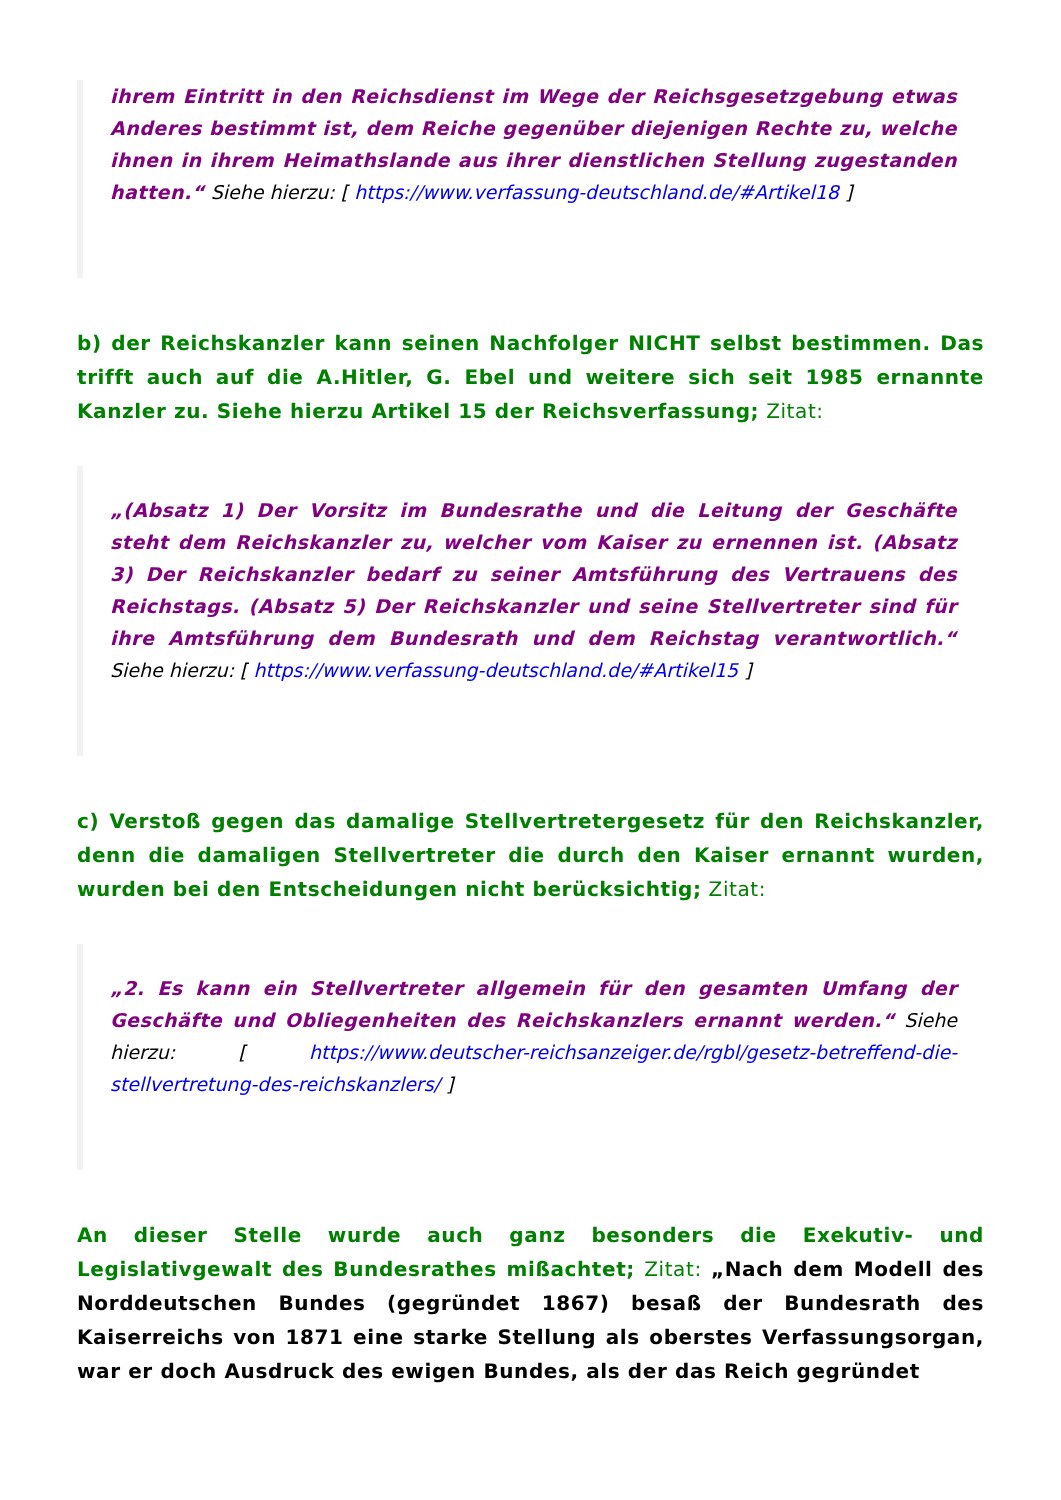ihrem Eintritt in den Reichsdienst im Wege der Reichsgesetzgebung etwas Anderes bestimmt ist, dem Reiche gegenüber diejenigen Rechte zu, welche ihnen in ihrem Heimathslande aus ihrer dienstlichen Stellung zugestanden hatten.“ Siehe hierzu: [ https://www.verfassung-deutschland.de/#Artikel18 ]
b) der Reichskanzler kann seinen Nachfolger NICHT selbst bestimmen. Das trifft auch auf die A.Hitler, G. Ebel und weitere sich seit 1985 ernannte Kanzler zu. Siehe hierzu Artikel 15 der Reichsverfassung; Zitat:
„(Absatz 1) Der Vorsitz im Bundesrathe und die Leitung der Geschäfte steht dem Reichskanzler zu, welcher vom Kaiser zu ernennen ist. (Absatz 3) Der Reichskanzler bedarf zu seiner Amtsführung des Vertrauens des Reichstags. (Absatz 5) Der Reichskanzler und seine Stellvertreter sind für ihre Amtsführung dem Bundesrath und dem Reichstag verantwortlich.“ Siehe hierzu: [ https://www.verfassung-deutschland.de/#Artikel15 ]
c) Verstoß gegen das damalige Stellvertretergesetz für den Reichskanzler, denn die damaligen Stellvertreter die durch den Kaiser ernannt wurden, wurden bei den Entscheidungen nicht berücksichtig; Zitat:
„2. Es kann ein Stellvertreter allgemein für den gesamten Umfang der Geschäfte und Obliegenheiten des Reichskanzlers ernannt werden.“ Siehe hierzu: [ https://www.deutscher-reichsanzeiger.de/rgbl/gesetz-betreffend-die-stellvertretung-des-reichskanzlers/ ]
An dieser Stelle wurde auch ganz besonders die Exekutiv- und Legislativgewalt des Bundesrathes mißachtet; Zitat: „Nach dem Modell des Norddeutschen Bundes (gegründet 1867) besaß der Bundesrath des Kaiserreichs von 1871 eine starke Stellung als oberstes Verfassungsorgan, war er doch Ausdruck des ewigen Bundes, als der das Reich gegründet